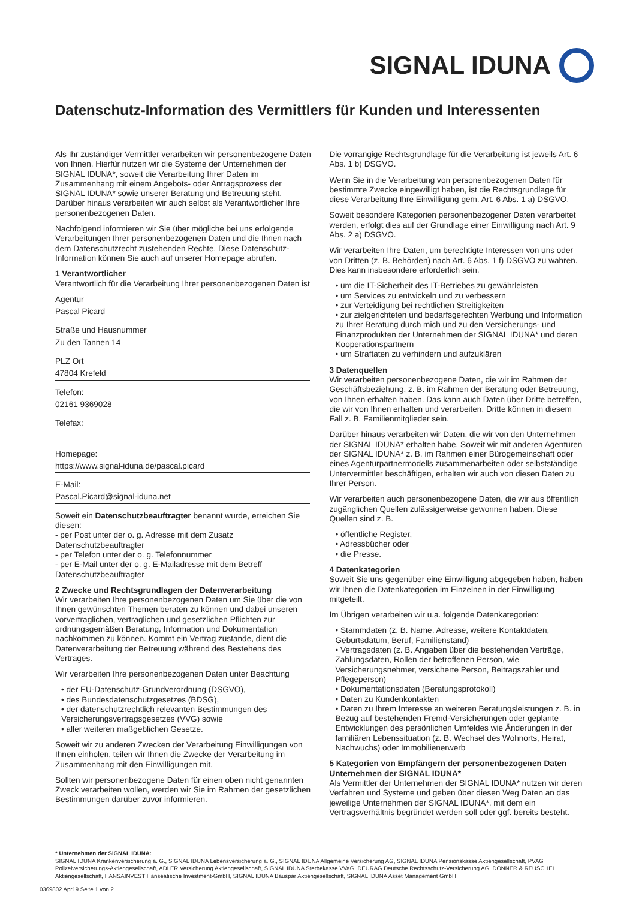SIGNAL IDUNA
Datenschutz-Information des Vermittlers für Kunden und Interessenten
Als Ihr zuständiger Vermittler verarbeiten wir personenbezogene Daten von Ihnen. Hierfür nutzen wir die Systeme der Unternehmen der SIGNAL IDUNA*, soweit die Verarbeitung Ihrer Daten im Zusammenhang mit einem Angebots- oder Antragsprozess der SIGNAL IDUNA* sowie unserer Beratung und Betreuung steht. Darüber hinaus verarbeiten wir auch selbst als Verantwortlicher Ihre personenbezogenen Daten.
Nachfolgend informieren wir Sie über mögliche bei uns erfolgende Verarbeitungen Ihrer personenbezogenen Daten und die Ihnen nach dem Datenschutzrecht zustehenden Rechte. Diese Datenschutz-Information können Sie auch auf unserer Homepage abrufen.
1 Verantwortlicher
Verantwortlich für die Verarbeitung Ihrer personenbezogenen Daten ist
Agentur
Pascal Picard
Straße und Hausnummer
Zu den Tannen 14
PLZ Ort
47804 Krefeld
Telefon:
02161 9369028
Telefax:
Homepage:
https://www.signal-iduna.de/pascal.picard
E-Mail:
Pascal.Picard@signal-iduna.net
Soweit ein Datenschutzbeauftragter benannt wurde, erreichen Sie diesen:
- per Post unter der o. g. Adresse mit dem Zusatz Datenschutzbeauftragter
- per Telefon unter der o. g. Telefonnummer
- per E-Mail unter der o. g. E-Mailadresse mit dem Betreff Datenschutzbeauftragter
2 Zwecke und Rechtsgrundlagen der Datenverarbeitung
Wir verarbeiten Ihre personenbezogenen Daten um Sie über die von Ihnen gewünschten Themen beraten zu können und dabei unseren vorvertraglichen, vertraglichen und gesetzlichen Pflichten zur ordnungsgemäßen Beratung, Information und Dokumentation nachkommen zu können. Kommt ein Vertrag zustande, dient die Datenverarbeitung der Betreuung während des Bestehens des Vertrages.
Wir verarbeiten Ihre personenbezogenen Daten unter Beachtung
• der EU-Datenschutz-Grundverordnung (DSGVO),
• des Bundesdatenschutzgesetzes (BDSG),
• der datenschutzrechtlich relevanten Bestimmungen des Versicherungsvertragsgesetzes (VVG) sowie
• aller weiteren maßgeblichen Gesetze.
Soweit wir zu anderen Zwecken der Verarbeitung Einwilligungen von Ihnen einholen, teilen wir Ihnen die Zwecke der Verarbeitung im Zusammenhang mit den Einwilligungen mit.
Sollten wir personenbezogene Daten für einen oben nicht genannten Zweck verarbeiten wollen, werden wir Sie im Rahmen der gesetzlichen Bestimmungen darüber zuvor informieren.
Die vorrangige Rechtsgrundlage für die Verarbeitung ist jeweils Art. 6 Abs. 1 b) DSGVO.
Wenn Sie in die Verarbeitung von personenbezogenen Daten für bestimmte Zwecke eingewilligt haben, ist die Rechtsgrundlage für diese Verarbeitung Ihre Einwilligung gem. Art. 6 Abs. 1 a) DSGVO.
Soweit besondere Kategorien personenbezogener Daten verarbeitet werden, erfolgt dies auf der Grundlage einer Einwilligung nach Art. 9 Abs. 2 a) DSGVO.
Wir verarbeiten Ihre Daten, um berechtigte Interessen von uns oder von Dritten (z. B. Behörden) nach Art. 6 Abs. 1 f) DSGVO zu wahren. Dies kann insbesondere erforderlich sein,
• um die IT-Sicherheit des IT-Betriebes zu gewährleisten
• um Services zu entwickeln und zu verbessern
• zur Verteidigung bei rechtlichen Streitigkeiten
• zur zielgerichteten und bedarfsgerechten Werbung und Information zu Ihrer Beratung durch mich und zu den Versicherungs- und Finanzprodukten der Unternehmen der SIGNAL IDUNA* und deren Kooperationspartnern
• um Straftaten zu verhindern und aufzuklären
3 Datenquellen
Wir verarbeiten personenbezogene Daten, die wir im Rahmen der Geschäftsbeziehung, z. B. im Rahmen der Beratung oder Betreuung, von Ihnen erhalten haben. Das kann auch Daten über Dritte betreffen, die wir von Ihnen erhalten und verarbeiten. Dritte können in diesem Fall z. B. Familienmitglieder sein.
Darüber hinaus verarbeiten wir Daten, die wir von den Unternehmen der SIGNAL IDUNA* erhalten habe. Soweit wir mit anderen Agenturen der SIGNAL IDUNA* z. B. im Rahmen einer Bürogemeinschaft oder eines Agenturpartnermodells zusammenarbeiten oder selbstständige Untervermittler beschäftigen, erhalten wir auch von diesen Daten zu Ihrer Person.
Wir verarbeiten auch personenbezogene Daten, die wir aus öffentlich zugänglichen Quellen zulässigerweise gewonnen haben. Diese Quellen sind z. B.
• öffentliche Register,
• Adressbücher oder
• die Presse.
4 Datenkategorien
Soweit Sie uns gegenüber eine Einwilligung abgegeben haben, haben wir Ihnen die Datenkategorien im Einzelnen in der Einwilligung mitgeteilt.
Im Übrigen verarbeiten wir u.a. folgende Datenkategorien:
• Stammdaten (z. B. Name, Adresse, weitere Kontaktdaten, Geburtsdatum, Beruf, Familienstand)
• Vertragsdaten (z. B. Angaben über die bestehenden Verträge, Zahlungsdaten, Rollen der betroffenen Person, wie Versicherungsnehmer, versicherte Person, Beitragszahler und Pflegeperson)
• Dokumentationsdaten (Beratungsprotokoll)
• Daten zu Kundenkontakten
• Daten zu Ihrem Interesse an weiteren Beratungsleistungen z. B. in Bezug auf bestehenden Fremd-Versicherungen oder geplante Entwicklungen des persönlichen Umfeldes wie Änderungen in der familiären Lebenssituation (z. B. Wechsel des Wohnorts, Heirat, Nachwuchs) oder Immobilienerwerb
5 Kategorien von Empfängern der personenbezogenen Daten
Unternehmen der SIGNAL IDUNA*
Als Vermittler der Unternehmen der SIGNAL IDUNA* nutzen wir deren Verfahren und Systeme und geben über diesen Weg Daten an das jeweilige Unternehmen der SIGNAL IDUNA*, mit dem ein Vertragsverhältnis begründet werden soll oder ggf. bereits besteht.
* Unternehmen der SIGNAL IDUNA:
SIGNAL IDUNA Krankenversicherung a. G., SIGNAL IDUNA Lebensversicherung a. G., SIGNAL IDUNA Allgemeine Versicherung AG, SIGNAL IDUNA Pensionskasse Aktiengesellschaft, PVAG Polizeiversicherungs-Aktiengesellschaft, ADLER Versicherung Aktiengesellschaft, SIGNAL IDUNA Sterbekasse VVaG, DEURAG Deutsche Rechtsschutz-Versicherung AG, DONNER & REUSCHEL Aktiengesellschaft, HANSAINVEST Hanseatische Investment-GmbH, SIGNAL IDUNA Bauspar Aktiengesellschaft, SIGNAL IDUNA Asset Management GmbH
0369802 Apr19 Seite 1 von 2